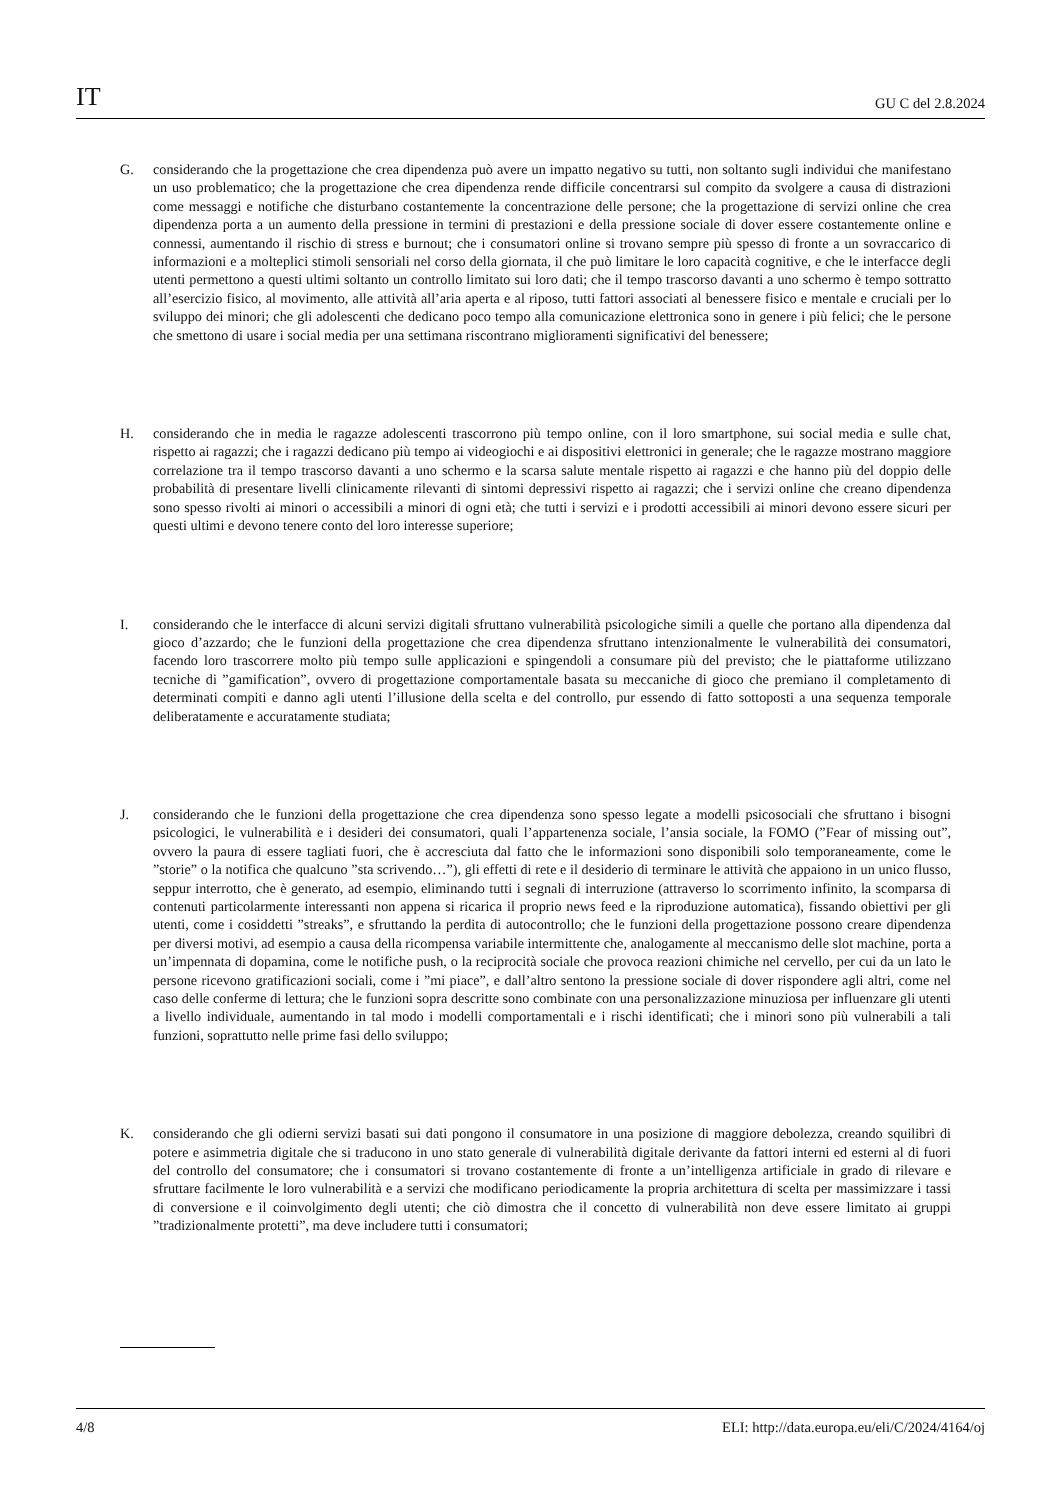IT GU C del 2.8.2024
G. considerando che la progettazione che crea dipendenza può avere un impatto negativo su tutti, non soltanto sugli individui che manifestano un uso problematico; che la progettazione che crea dipendenza rende difficile concentrarsi sul compito da svolgere a causa di distrazioni come messaggi e notifiche che disturbano costantemente la concentrazione delle persone; che la progettazione di servizi online che crea dipendenza porta a un aumento della pressione in termini di prestazioni e della pressione sociale di dover essere costantemente online e connessi, aumentando il rischio di stress e burnout; che i consumatori online si trovano sempre più spesso di fronte a un sovraccarico di informazioni e a molteplici stimoli sensoriali nel corso della giornata, il che può limitare le loro capacità cognitive, e che le interfacce degli utenti permettono a questi ultimi soltanto un controllo limitato sui loro dati; che il tempo trascorso davanti a uno schermo è tempo sottratto all’esercizio fisico, al movimento, alle attività all’aria aperta e al riposo, tutti fattori associati al benessere fisico e mentale e cruciali per lo sviluppo dei minori; che gli adolescenti che dedicano poco tempo alla comunicazione elettronica sono in genere i più felici; che le persone che smettono di usare i social media per una settimana riscontrano miglioramenti significativi del benessere;
H. considerando che in media le ragazze adolescenti trascorrono più tempo online, con il loro smartphone, sui social media e sulle chat, rispetto ai ragazzi; che i ragazzi dedicano più tempo ai videogiochi e ai dispositivi elettronici in generale; che le ragazze mostrano maggiore correlazione tra il tempo trascorso davanti a uno schermo e la scarsa salute mentale rispetto ai ragazzi e che hanno più del doppio delle probabilità di presentare livelli clinicamente rilevanti di sintomi depressivi rispetto ai ragazzi; che i servizi online che creano dipendenza sono spesso rivolti ai minori o accessibili a minori di ogni età; che tutti i servizi e i prodotti accessibili ai minori devono essere sicuri per questi ultimi e devono tenere conto del loro interesse superiore;
I. considerando che le interfacce di alcuni servizi digitali sfruttano vulnerabilità psicologiche simili a quelle che portano alla dipendenza dal gioco d’azzardo; che le funzioni della progettazione che crea dipendenza sfruttano intenzionalmente le vulnerabilità dei consumatori, facendo loro trascorrere molto più tempo sulle applicazioni e spingendoli a consumare più del previsto; che le piattaforme utilizzano tecniche di ”gamification”, ovvero di progettazione comportamentale basata su meccaniche di gioco che premiano il completamento di determinati compiti e danno agli utenti l’illusione della scelta e del controllo, pur essendo di fatto sottoposti a una sequenza temporale deliberatamente e accuratamente studiata;
J. considerando che le funzioni della progettazione che crea dipendenza sono spesso legate a modelli psicosociali che sfruttano i bisogni psicologici, le vulnerabilità e i desideri dei consumatori, quali l’appartenenza sociale, l’ansia sociale, la FOMO (”Fear of missing out”, ovvero la paura di essere tagliati fuori, che è accresciuta dal fatto che le informazioni sono disponibili solo temporaneamente, come le ”storie” o la notifica che qualcuno ”sta scrivendo…”), gli effetti di rete e il desiderio di terminare le attività che appaiono in un unico flusso, seppur interrotto, che è generato, ad esempio, eliminando tutti i segnali di interruzione (attraverso lo scorrimento infinito, la scomparsa di contenuti particolarmente interessanti non appena si ricarica il proprio news feed e la riproduzione automatica), fissando obiettivi per gli utenti, come i cosiddetti ”streaks”, e sfruttando la perdita di autocontrollo; che le funzioni della progettazione possono creare dipendenza per diversi motivi, ad esempio a causa della ricompensa variabile intermittente che, analogamente al meccanismo delle slot machine, porta a un’impennata di dopamina, come le notifiche push, o la reciprocità sociale che provoca reazioni chimiche nel cervello, per cui da un lato le persone ricevono gratificazioni sociali, come i ”mi piace”, e dall’altro sentono la pressione sociale di dover rispondere agli altri, come nel caso delle conferme di lettura; che le funzioni sopra descritte sono combinate con una personalizzazione minuziosa per influenzare gli utenti a livello individuale, aumentando in tal modo i modelli comportamentali e i rischi identificati; che i minori sono più vulnerabili a tali funzioni, soprattutto nelle prime fasi dello sviluppo;
K. considerando che gli odierni servizi basati sui dati pongono il consumatore in una posizione di maggiore debolezza, creando squilibri di potere e asimmetria digitale che si traducono in uno stato generale di vulnerabilità digitale derivante da fattori interni ed esterni al di fuori del controllo del consumatore; che i consumatori si trovano costantemente di fronte a un’intelligenza artificiale in grado di rilevare e sfruttare facilmente le loro vulnerabilità e a servizi che modificano periodicamente la propria architettura di scelta per massimizzare i tassi di conversione e il coinvolgimento degli utenti; che ciò dimostra che il concetto di vulnerabilità non deve essere limitato ai gruppi ”tradizionalmente protetti”, ma deve includere tutti i consumatori;
4/8 ELI: http://data.europa.eu/eli/C/2024/4164/oj